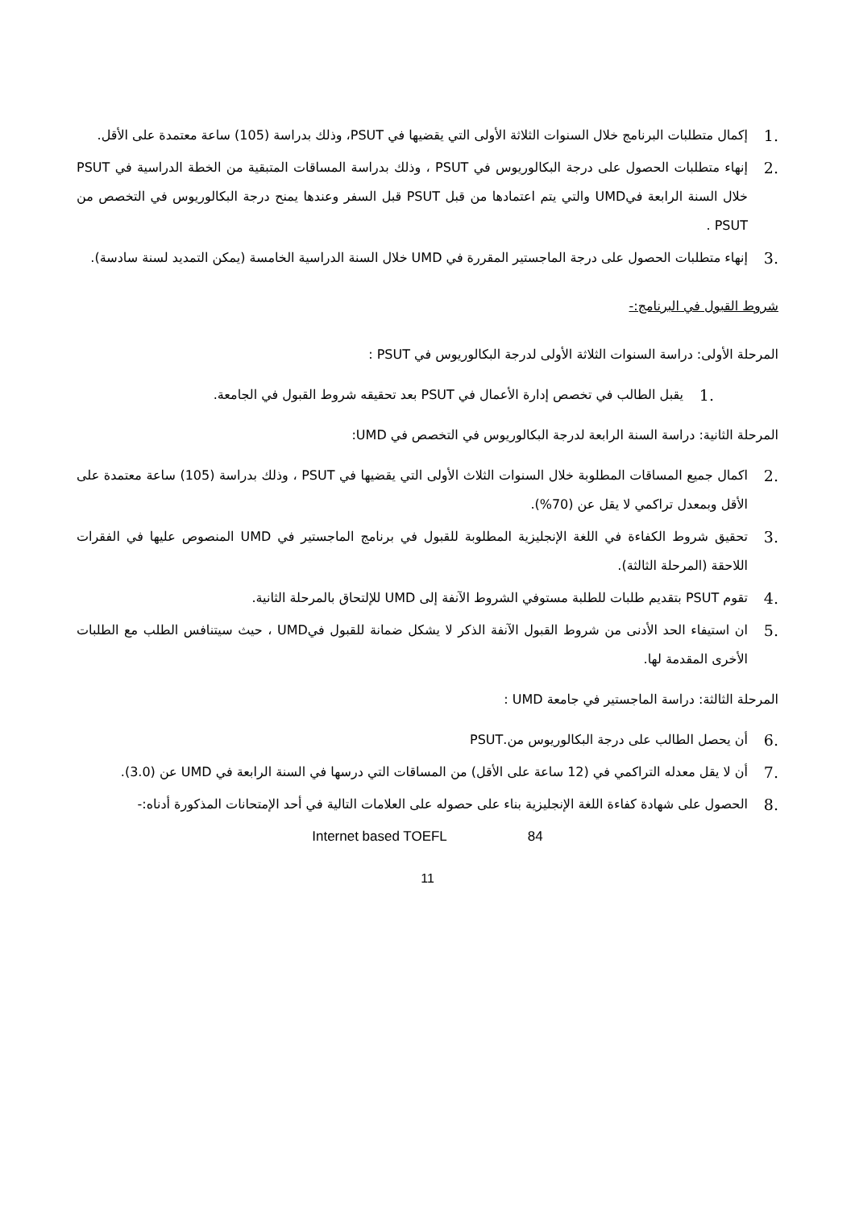.1 إكمال متطلبات البرنامج خلال السنوات الثلاثة الأولى التي يقضيها في PSUT، وذلك بدراسة (105) ساعة معتمدة على الأقل.
.2 إنهاء متطلبات الحصول على درجة البكالوريوس في PSUT ، وذلك بدراسة المساقات المتبقية من الخطة الدراسية في PSUT خلال السنة الرابعة فيUMD والتي يتم اعتمادها من قبل PSUT قبل السفر وعندها يمنح درجة البكالوريوس في التخصص من PSUT .
.3 إنهاء متطلبات الحصول على درجة الماجستير المقررة في UMD خلال السنة الدراسية الخامسة (يمكن التمديد لسنة سادسة).
شروط القبول في البرنامج:-
المرحلة الأولى: دراسة السنوات الثلاثة الأولى لدرجة البكالوريوس في PSUT :
.1 يقبل الطالب في تخصص إدارة الأعمال في PSUT بعد تحقيقه شروط القبول في الجامعة.
المرحلة الثانية: دراسة السنة الرابعة لدرجة البكالوريوس في التخصص في UMD:
.2 اكمال جميع المساقات المطلوبة خلال السنوات الثلاث الأولى التي يقضيها في PSUT ، وذلك بدراسة (105) ساعة معتمدة على الأقل وبمعدل تراكمي لا يقل عن (70%).
.3 تحقيق شروط الكفاءة في اللغة الإنجليزية المطلوبة للقبول في برنامج الماجستير في UMD المنصوص عليها في الفقرات اللاحقة (المرحلة الثالثة).
.4 تقوم PSUT بتقديم طلبات للطلبة مستوفي الشروط الآنفة إلى UMD للإلتحاق بالمرحلة الثانية.
.5 ان استيفاء الحد الأدنى من شروط القبول الآنفة الذكر لا يشكل ضمانة للقبول فيUMD ، حيث سيتنافس الطلب مع الطلبات الأخرى المقدمة لها.
المرحلة الثالثة: دراسة الماجستير في جامعة UMD :
.6 أن يحصل الطالب على درجة البكالوريوس من.PSUT
.7 أن لا يقل معدله التراكمي في (12 ساعة على الأقل) من المساقات التي درسها في السنة الرابعة في UMD عن (3.0).
.8 الحصول على شهادة كفاءة اللغة الإنجليزية بناء على حصوله على العلامات التالية في أحد الإمتحانات المذكورة أدناه:-
Internet based TOEFL 84
11